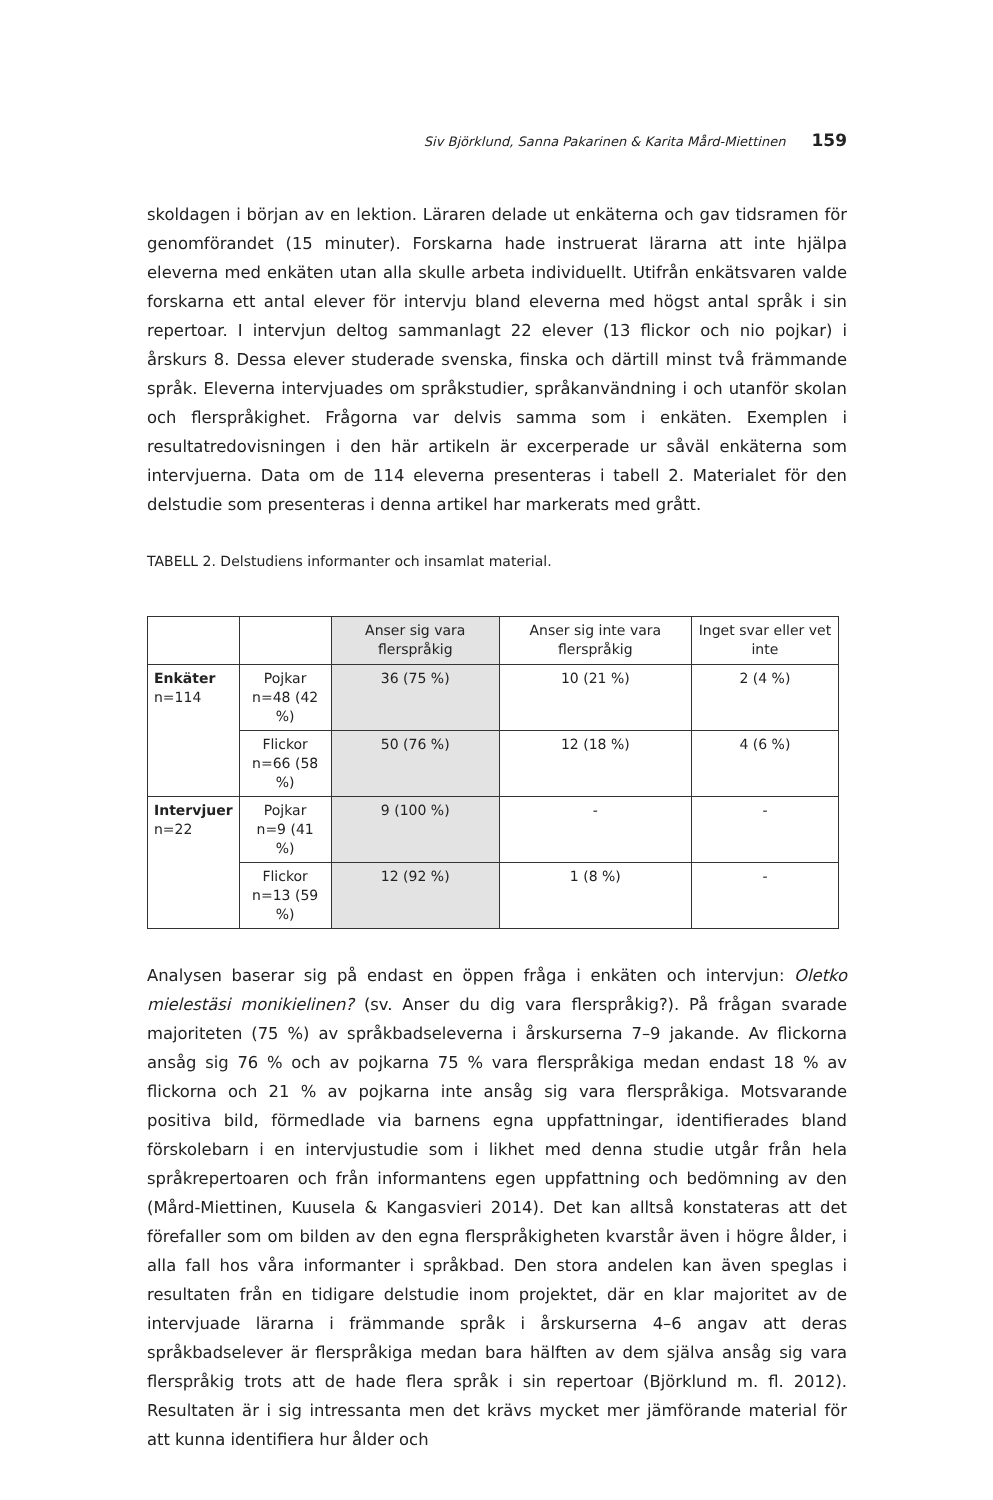Siv Björklund, Sanna Pakarinen & Karita Mård-Miettinen 159
skoldagen i början av en lektion. Läraren delade ut enkäterna och gav tidsramen för genomförandet (15 minuter). Forskarna hade instruerat lärarna att inte hjälpa eleverna med enkäten utan alla skulle arbeta individuellt. Utifrån enkätsvaren valde forskarna ett antal elever för intervju bland eleverna med högst antal språk i sin repertoar. I intervjun deltog sammanlagt 22 elever (13 flickor och nio pojkar) i årskurs 8. Dessa elever studerade svenska, finska och därtill minst två främmande språk. Eleverna intervjuades om språkstudier, språkanvändning i och utanför skolan och flerspråkighet. Frågorna var delvis samma som i enkäten. Exemplen i resultatredovisningen i den här artikeln är excerperade ur såväl enkäterna som intervjuerna. Data om de 114 eleverna presenteras i tabell 2. Materialet för den delstudie som presenteras i denna artikel har markerats med grått.
TABELL 2. Delstudiens informanter och insamlat material.
| | | Anser sig vara flerspråkig | Anser sig inte vara flerspråkig | Inget svar eller vet inte |
| --- | --- | --- | --- | --- |
| Enkäter n=114 | Pojkar n=48 (42 %) | 36 (75 %) | 10 (21 %) | 2 (4 %) |
| | Flickor n=66 (58 %) | 50 (76 %) | 12 (18 %) | 4 (6 %) |
| Intervjuer n=22 | Pojkar n=9 (41 %) | 9 (100 %) | - | - |
| | Flickor n=13 (59 %) | 12 (92 %) | 1 (8 %) | - |
Analysen baserar sig på endast en öppen fråga i enkäten och intervjun: Oletko mielestäsi monikielinen? (sv. Anser du dig vara flerspråkig?). På frågan svarade majoriteten (75 %) av språkbadseleverna i årskurserna 7–9 jakande. Av flickorna ansåg sig 76 % och av pojkarna 75 % vara flerspråkiga medan endast 18 % av flickorna och 21 % av pojkarna inte ansåg sig vara flerspråkiga. Motsvarande positiva bild, förmedlade via barnens egna uppfattningar, identifierades bland förskolebarn i en intervjustudie som i likhet med denna studie utgår från hela språkrepertoaren och från informantens egen uppfattning och bedömning av den (Mård-Miettinen, Kuusela & Kangasvieri 2014). Det kan alltså konstateras att det förefaller som om bilden av den egna flerspråkigheten kvarstår även i högre ålder, i alla fall hos våra informanter i språkbad. Den stora andelen kan även speglas i resultaten från en tidigare delstudie inom projektet, där en klar majoritet av de intervjuade lärarna i främmande språk i årskurserna 4–6 angav att deras språkbadselever är flerspråkiga medan bara hälften av dem själva ansåg sig vara flerspråkig trots att de hade flera språk i sin repertoar (Björklund m. fl. 2012). Resultaten är i sig intressanta men det krävs mycket mer jämförande material för att kunna identifiera hur ålder och